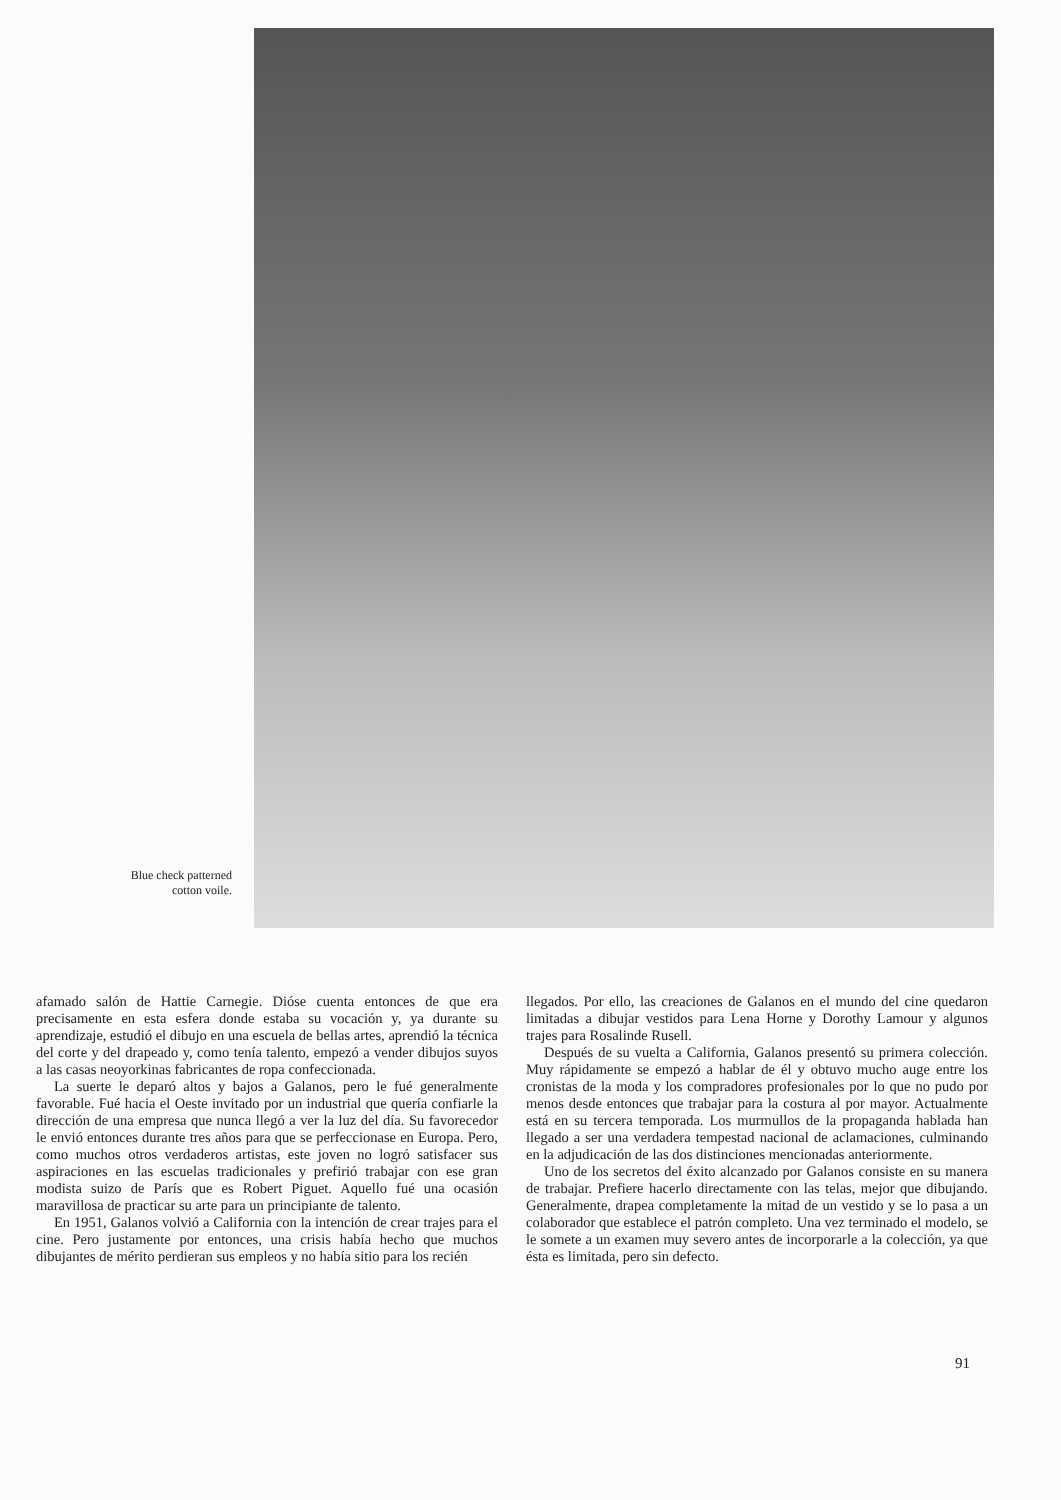Blue check patterned
cotton voile.
afamado salón de Hattie Carnegie. Dióse cuenta entonces de que era precisamente en esta esfera donde estaba su vocación y, ya durante su aprendizaje, estudió el dibujo en una escuela de bellas artes, aprendió la técnica del corte y del drapeado y, como tenía talento, empezó a vender dibujos suyos a las casas neoyorkinas fabricantes de ropa confeccionada.
La suerte le deparó altos y bajos a Galanos, pero le fué generalmente favorable. Fué hacia el Oeste invitado por un industrial que quería confiarle la dirección de una empresa que nunca llegó a ver la luz del día. Su favorecedor le envió entonces durante tres años para que se perfeccionase en Europa. Pero, como muchos otros verdaderos artistas, este joven no logró satisfacer sus aspiraciones en las escuelas tradicionales y prefirió trabajar con ese gran modista suizo de París que es Robert Piguet. Aquello fué una ocasión maravillosa de practicar su arte para un principiante de talento.
En 1951, Galanos volvió a California con la intención de crear trajes para el cine. Pero justamente por entonces, una crisis había hecho que muchos dibujantes de mérito perdieran sus empleos y no había sitio para los recién
llegados. Por ello, las creaciones de Galanos en el mundo del cine quedaron limitadas a dibujar vestidos para Lena Horne y Dorothy Lamour y algunos trajes para Rosalinde Rusell.
Después de su vuelta a California, Galanos presentó su primera colección. Muy rápidamente se empezó a hablar de él y obtuvo mucho auge entre los cronistas de la moda y los compradores profesionales por lo que no pudo por menos desde entonces que trabajar para la costura al por mayor. Actualmente está en su tercera temporada. Los murmullos de la propaganda hablada han llegado a ser una verdadera tempestad nacional de aclamaciones, culminando en la adjudicación de las dos distinciones mencionadas anteriormente.
Uno de los secretos del éxito alcanzado por Galanos consiste en su manera de trabajar. Prefiere hacerlo directamente con las telas, mejor que dibujando. Generalmente, drapea completamente la mitad de un vestido y se lo pasa a un colaborador que establece el patrón completo. Una vez terminado el modelo, se le somete a un examen muy severo antes de incorporarle a la colección, ya que ésta es limitada, pero sin defecto.
91